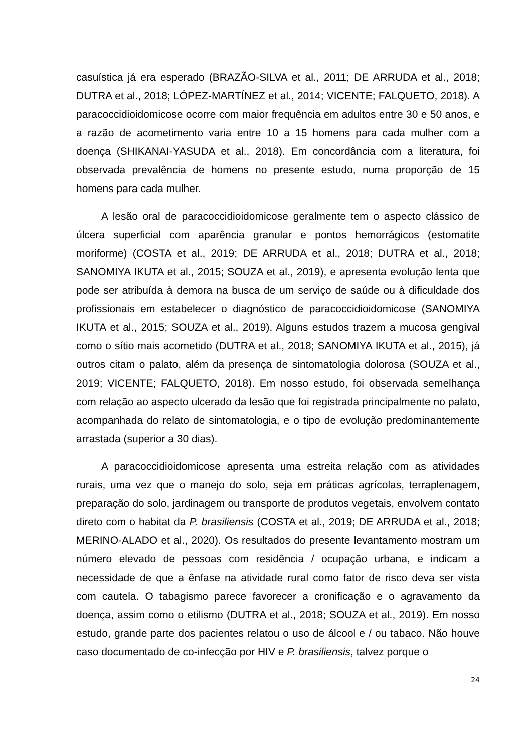casuística já era esperado (BRAZÃO-SILVA et al., 2011; DE ARRUDA et al., 2018; DUTRA et al., 2018; LÓPEZ-MARTÍNEZ et al., 2014; VICENTE; FALQUETO, 2018). A paracoccidioidomicose ocorre com maior frequência em adultos entre 30 e 50 anos, e a razão de acometimento varia entre 10 a 15 homens para cada mulher com a doença (SHIKANAI-YASUDA et al., 2018). Em concordância com a literatura, foi observada prevalência de homens no presente estudo, numa proporção de 15 homens para cada mulher.
A lesão oral de paracoccidioidomicose geralmente tem o aspecto clássico de úlcera superficial com aparência granular e pontos hemorrágicos (estomatite moriforme) (COSTA et al., 2019; DE ARRUDA et al., 2018; DUTRA et al., 2018; SANOMIYA IKUTA et al., 2015; SOUZA et al., 2019), e apresenta evolução lenta que pode ser atribuída à demora na busca de um serviço de saúde ou à dificuldade dos profissionais em estabelecer o diagnóstico de paracoccidioidomicose (SANOMIYA IKUTA et al., 2015; SOUZA et al., 2019). Alguns estudos trazem a mucosa gengival como o sítio mais acometido (DUTRA et al., 2018; SANOMIYA IKUTA et al., 2015), já outros citam o palato, além da presença de sintomatologia dolorosa (SOUZA et al., 2019; VICENTE; FALQUETO, 2018). Em nosso estudo, foi observada semelhança com relação ao aspecto ulcerado da lesão que foi registrada principalmente no palato, acompanhada do relato de sintomatologia, e o tipo de evolução predominantemente arrastada (superior a 30 dias).
A paracoccidioidomicose apresenta uma estreita relação com as atividades rurais, uma vez que o manejo do solo, seja em práticas agrícolas, terraplenagem, preparação do solo, jardinagem ou transporte de produtos vegetais, envolvem contato direto com o habitat da P. brasiliensis (COSTA et al., 2019; DE ARRUDA et al., 2018; MERINO-ALADO et al., 2020). Os resultados do presente levantamento mostram um número elevado de pessoas com residência / ocupação urbana, e indicam a necessidade de que a ênfase na atividade rural como fator de risco deva ser vista com cautela. O tabagismo parece favorecer a cronificação e o agravamento da doença, assim como o etilismo (DUTRA et al., 2018; SOUZA et al., 2019). Em nosso estudo, grande parte dos pacientes relatou o uso de álcool e / ou tabaco. Não houve caso documentado de co-infecção por HIV e P. brasiliensis, talvez porque o
24